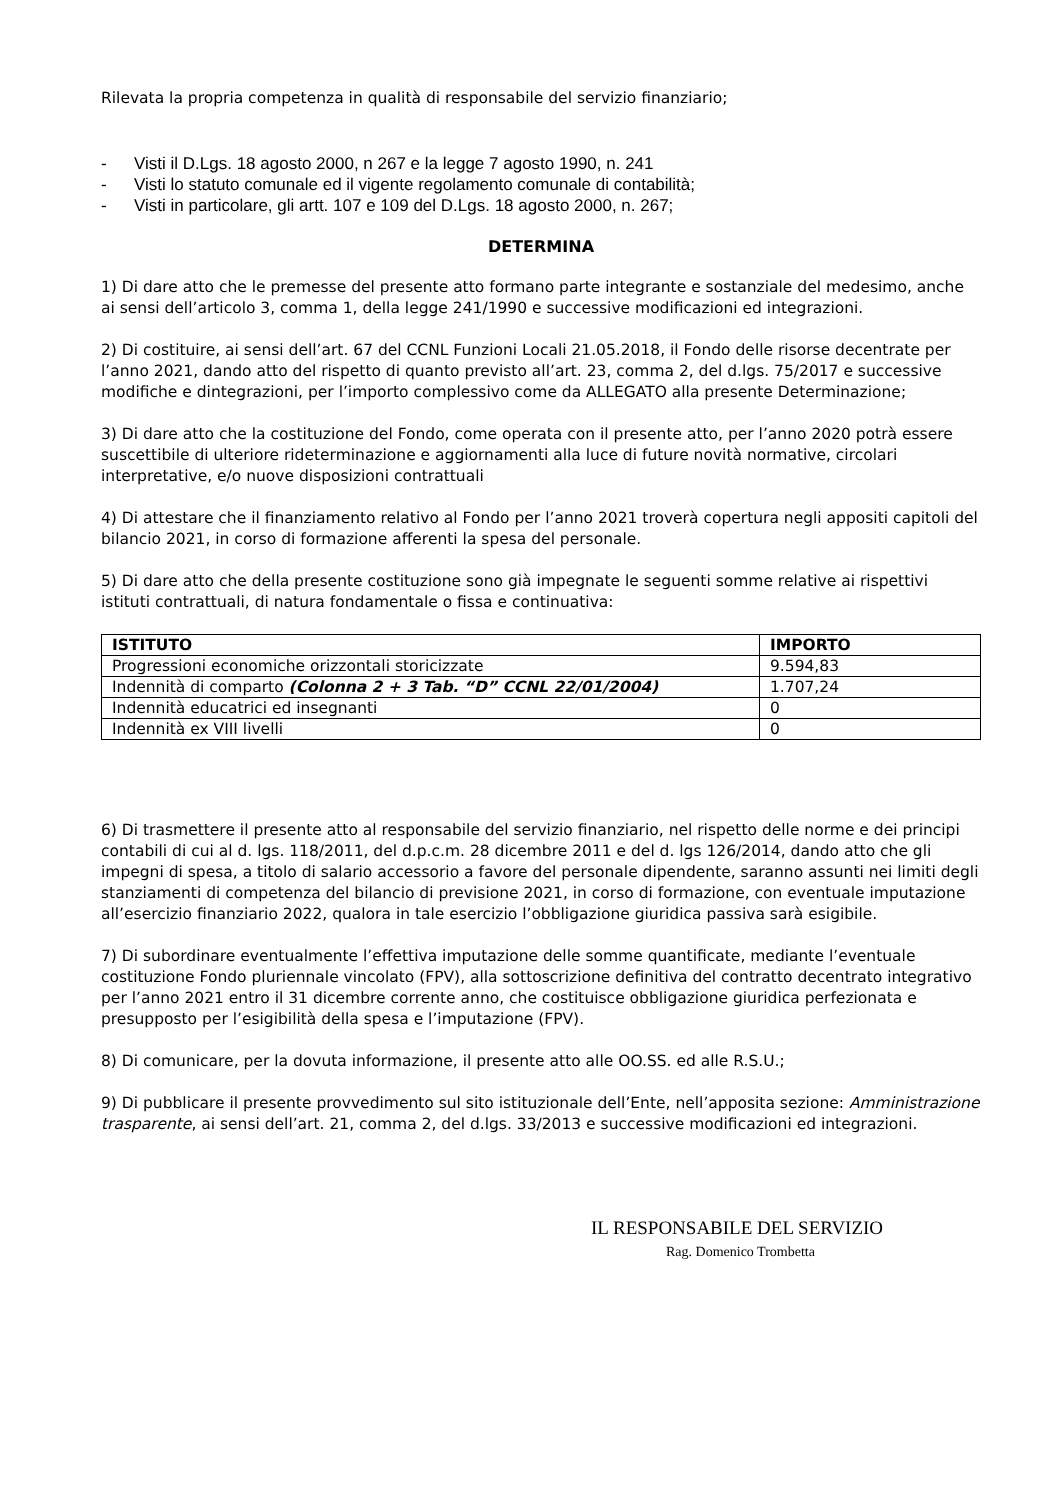Rilevata la propria competenza in qualità di responsabile del servizio finanziario;
- Visti il D.Lgs. 18 agosto 2000, n 267 e la legge 7 agosto 1990, n. 241
- Visti lo statuto comunale ed il vigente regolamento comunale di contabilità;
- Visti in particolare, gli artt. 107 e 109 del D.Lgs. 18 agosto 2000, n. 267;
DETERMINA
1) Di dare atto che le premesse del presente atto formano parte integrante e sostanziale del medesimo, anche ai sensi dell’articolo 3, comma 1, della legge 241/1990 e successive modificazioni ed integrazioni.
2) Di costituire, ai sensi dell’art. 67 del CCNL Funzioni Locali 21.05.2018, il Fondo delle risorse decentrate per l’anno 2021, dando atto del rispetto di quanto previsto all’art. 23, comma 2, del d.lgs. 75/2017 e successive modifiche e dintegrazioni, per l’importo complessivo come da ALLEGATO alla presente Determinazione;
3) Di dare atto che la costituzione del Fondo, come operata con il presente atto, per l’anno 2020 potrà essere suscettibile di ulteriore rideterminazione e aggiornamenti alla luce di future novità normative, circolari interpretative, e/o nuove disposizioni contrattuali
4) Di attestare che il finanziamento relativo al Fondo per l’anno 2021 troverà copertura negli appositi capitoli del bilancio 2021, in corso di formazione afferenti la spesa del personale.
5) Di dare atto che della presente costituzione sono già impegnate le seguenti somme relative ai rispettivi istituti contrattuali, di natura fondamentale o fissa e continuativa:
| ISTITUTO | IMPORTO |
| --- | --- |
| Progressioni economiche orizzontali storicizzate | 9.594,83 |
| Indennità di comparto (Colonna 2 + 3 Tab. “D” CCNL 22/01/2004) | 1.707,24 |
| Indennità educatrici ed insegnanti | 0 |
| Indennità ex VIII livelli | 0 |
6) Di trasmettere il presente atto al responsabile del servizio finanziario, nel rispetto delle norme e dei principi contabili di cui al d. lgs. 118/2011, del d.p.c.m. 28 dicembre 2011 e del d. lgs 126/2014, dando atto che gli impegni di spesa, a titolo di salario accessorio a favore del personale dipendente, saranno assunti nei limiti degli stanziamenti di competenza del bilancio di previsione 2021, in corso di formazione, con eventuale imputazione all’esercizio finanziario 2022, qualora in tale esercizio l’obbligazione giuridica passiva sarà esigibile.
7) Di subordinare eventualmente l’effettiva imputazione delle somme quantificate, mediante l’eventuale costituzione Fondo pluriennale vincolato (FPV), alla sottoscrizione definitiva del contratto decentrato integrativo per l’anno 2021 entro il 31 dicembre corrente anno, che costituisce obbligazione giuridica perfezionata e presupposto per l’esigibilità della spesa e l’imputazione (FPV).
8) Di comunicare, per la dovuta informazione, il presente atto alle OO.SS. ed alle R.S.U.;
9) Di pubblicare il presente provvedimento sul sito istituzionale dell’Ente, nell’apposita sezione: Amministrazione trasparente, ai sensi dell’art. 21, comma 2, del d.lgs. 33/2013 e successive modificazioni ed integrazioni.
IL RESPONSABILE DEL SERVIZIO
Rag. Domenico Trombetta